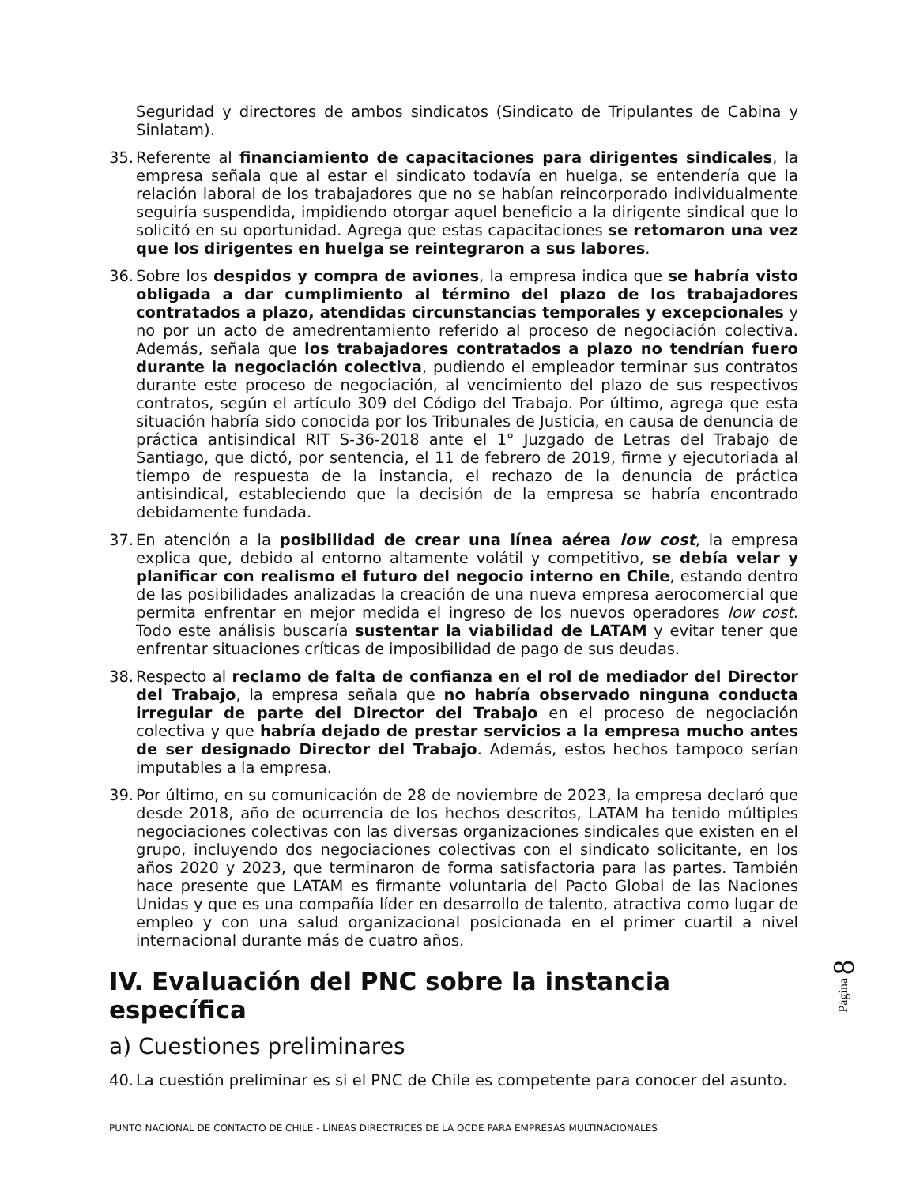Seguridad y directores de ambos sindicatos (Sindicato de Tripulantes de Cabina y Sinlatam).
35. Referente al financiamiento de capacitaciones para dirigentes sindicales, la empresa señala que al estar el sindicato todavía en huelga, se entendería que la relación laboral de los trabajadores que no se habían reincorporado individualmente seguiría suspendida, impidiendo otorgar aquel beneficio a la dirigente sindical que lo solicitó en su oportunidad. Agrega que estas capacitaciones se retomaron una vez que los dirigentes en huelga se reintegraron a sus labores.
36. Sobre los despidos y compra de aviones, la empresa indica que se habría visto obligada a dar cumplimiento al término del plazo de los trabajadores contratados a plazo, atendidas circunstancias temporales y excepcionales y no por un acto de amedrentamiento referido al proceso de negociación colectiva. Además, señala que los trabajadores contratados a plazo no tendrían fuero durante la negociación colectiva, pudiendo el empleador terminar sus contratos durante este proceso de negociación, al vencimiento del plazo de sus respectivos contratos, según el artículo 309 del Código del Trabajo. Por último, agrega que esta situación habría sido conocida por los Tribunales de Justicia, en causa de denuncia de práctica antisindical RIT S-36-2018 ante el 1° Juzgado de Letras del Trabajo de Santiago, que dictó, por sentencia, el 11 de febrero de 2019, firme y ejecutoriada al tiempo de respuesta de la instancia, el rechazo de la denuncia de práctica antisindical, estableciendo que la decisión de la empresa se habría encontrado debidamente fundada.
37. En atención a la posibilidad de crear una línea aérea low cost, la empresa explica que, debido al entorno altamente volátil y competitivo, se debía velar y planificar con realismo el futuro del negocio interno en Chile, estando dentro de las posibilidades analizadas la creación de una nueva empresa aerocomercial que permita enfrentar en mejor medida el ingreso de los nuevos operadores low cost. Todo este análisis buscaría sustentar la viabilidad de LATAM y evitar tener que enfrentar situaciones críticas de imposibilidad de pago de sus deudas.
38. Respecto al reclamo de falta de confianza en el rol de mediador del Director del Trabajo, la empresa señala que no habría observado ninguna conducta irregular de parte del Director del Trabajo en el proceso de negociación colectiva y que habría dejado de prestar servicios a la empresa mucho antes de ser designado Director del Trabajo. Además, estos hechos tampoco serían imputables a la empresa.
39. Por último, en su comunicación de 28 de noviembre de 2023, la empresa declaró que desde 2018, año de ocurrencia de los hechos descritos, LATAM ha tenido múltiples negociaciones colectivas con las diversas organizaciones sindicales que existen en el grupo, incluyendo dos negociaciones colectivas con el sindicato solicitante, en los años 2020 y 2023, que terminaron de forma satisfactoria para las partes. También hace presente que LATAM es firmante voluntaria del Pacto Global de las Naciones Unidas y que es una compañía líder en desarrollo de talento, atractiva como lugar de empleo y con una salud organizacional posicionada en el primer cuartil a nivel internacional durante más de cuatro años.
IV. Evaluación del PNC sobre la instancia específica
a) Cuestiones preliminares
40. La cuestión preliminar es si el PNC de Chile es competente para conocer del asunto.
Página 8
PUNTO NACIONAL DE CONTACTO DE CHILE - LÍNEAS DIRECTRICES DE LA OCDE PARA EMPRESAS MULTINACIONALES